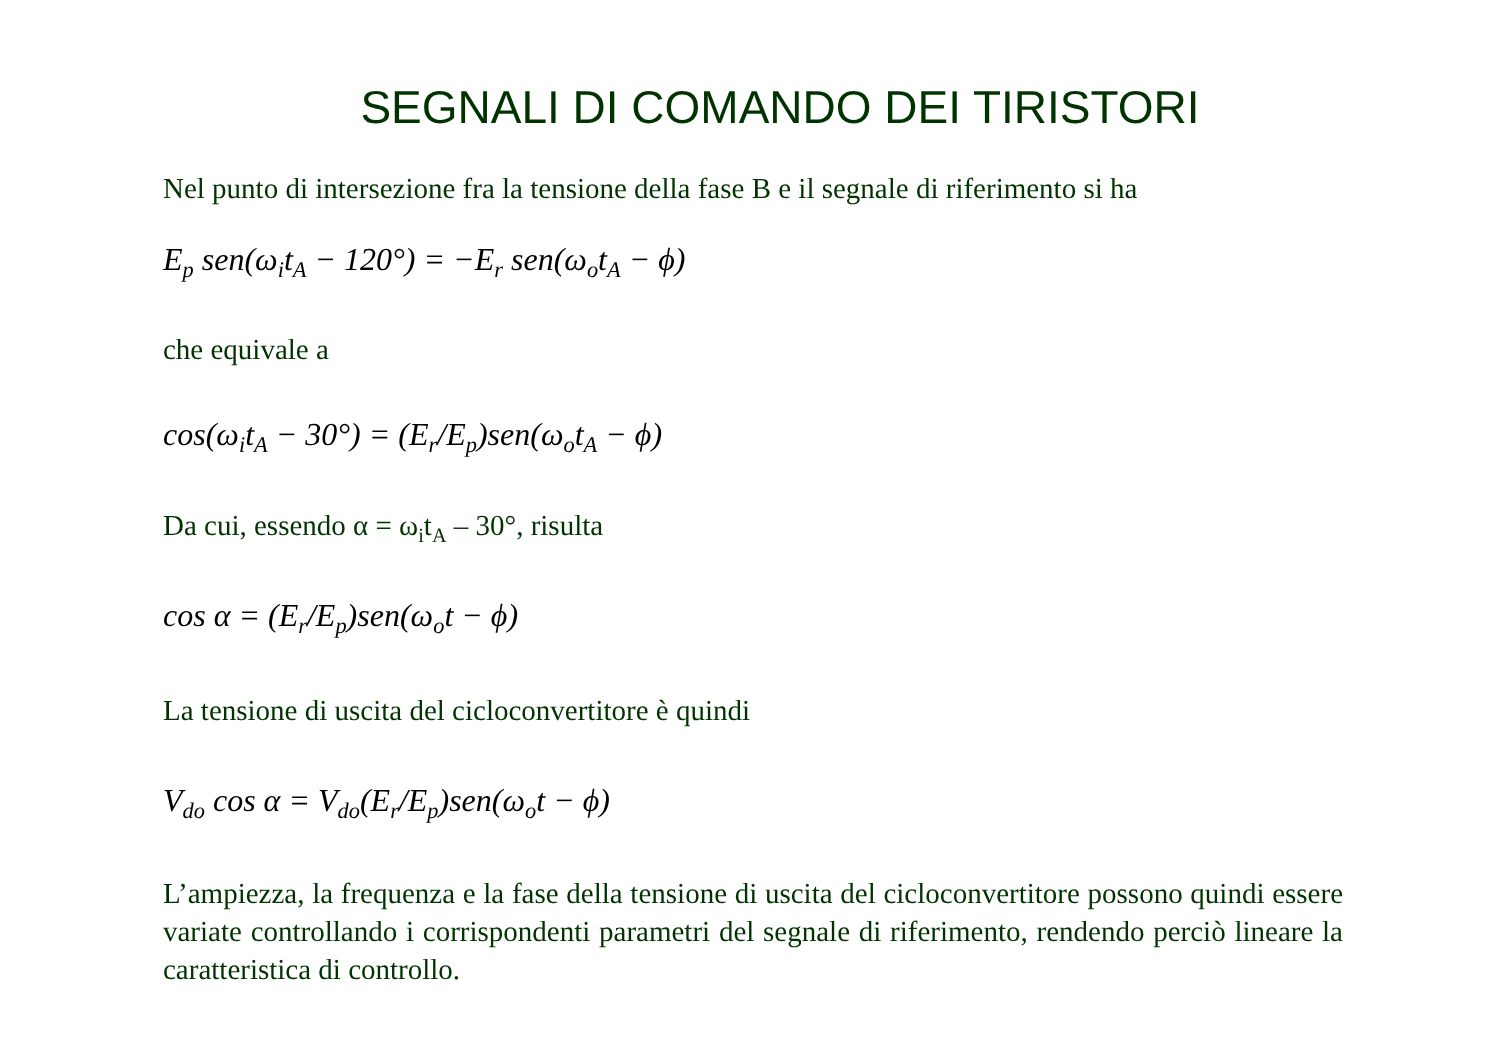SEGNALI DI COMANDO DEI TIRISTORI
Nel punto di intersezione fra la tensione della fase B e il segnale di riferimento si ha
E<sub>p</sub> sen(ω<sub>i</sub>t<sub>A</sub> − 120°) = −E<sub>r</sub> sen(ω<sub>o</sub>t<sub>A</sub> − ϕ)
che equivale a
cos(ω<sub>i</sub>t<sub>A</sub> − 30°) = (E<sub>r</sub>/E<sub>p</sub>)sen(ω<sub>o</sub>t<sub>A</sub> − ϕ)
Da cui, essendo α = ω<sub>i</sub>t<sub>A</sub> – 30°, risulta
cos α = (E<sub>r</sub>/E<sub>p</sub>)sen(ω<sub>o</sub>t − ϕ)
La tensione di uscita del cicloconvertitore è quindi
V<sub>do</sub> cos α = V<sub>do</sub>(E<sub>r</sub>/E<sub>p</sub>)sen(ω<sub>o</sub>t − ϕ)
L’ampiezza, la frequenza e la fase della tensione di uscita del cicloconvertitore possono quindi essere variate controllando i corrispondenti parametri del segnale di riferimento, rendendo perciò lineare la caratteristica di controllo.